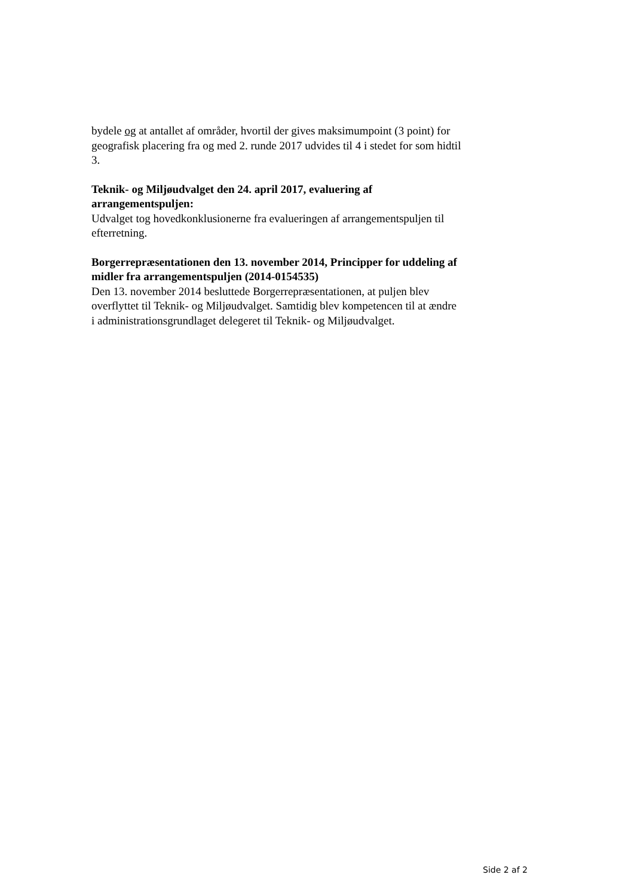bydele og at antallet af områder, hvortil der gives maksimumpoint (3 point) for geografisk placering fra og med 2. runde 2017 udvides til 4 i stedet for som hidtil 3.
Teknik- og Miljøudvalget den 24. april 2017, evaluering af arrangementspuljen:
Udvalget tog hovedkonklusionerne fra evalueringen af arrangementspuljen til efterretning.
Borgerrepræsentationen den 13. november 2014, Principper for uddeling af midler fra arrangementspuljen (2014-0154535)
Den 13. november 2014 besluttede Borgerrepræsentationen, at puljen blev overflyttet til Teknik- og Miljøudvalget. Samtidig blev kompetencen til at ændre i administrationsgrundlaget delegeret til Teknik- og Miljøudvalget.
Side 2 af 2